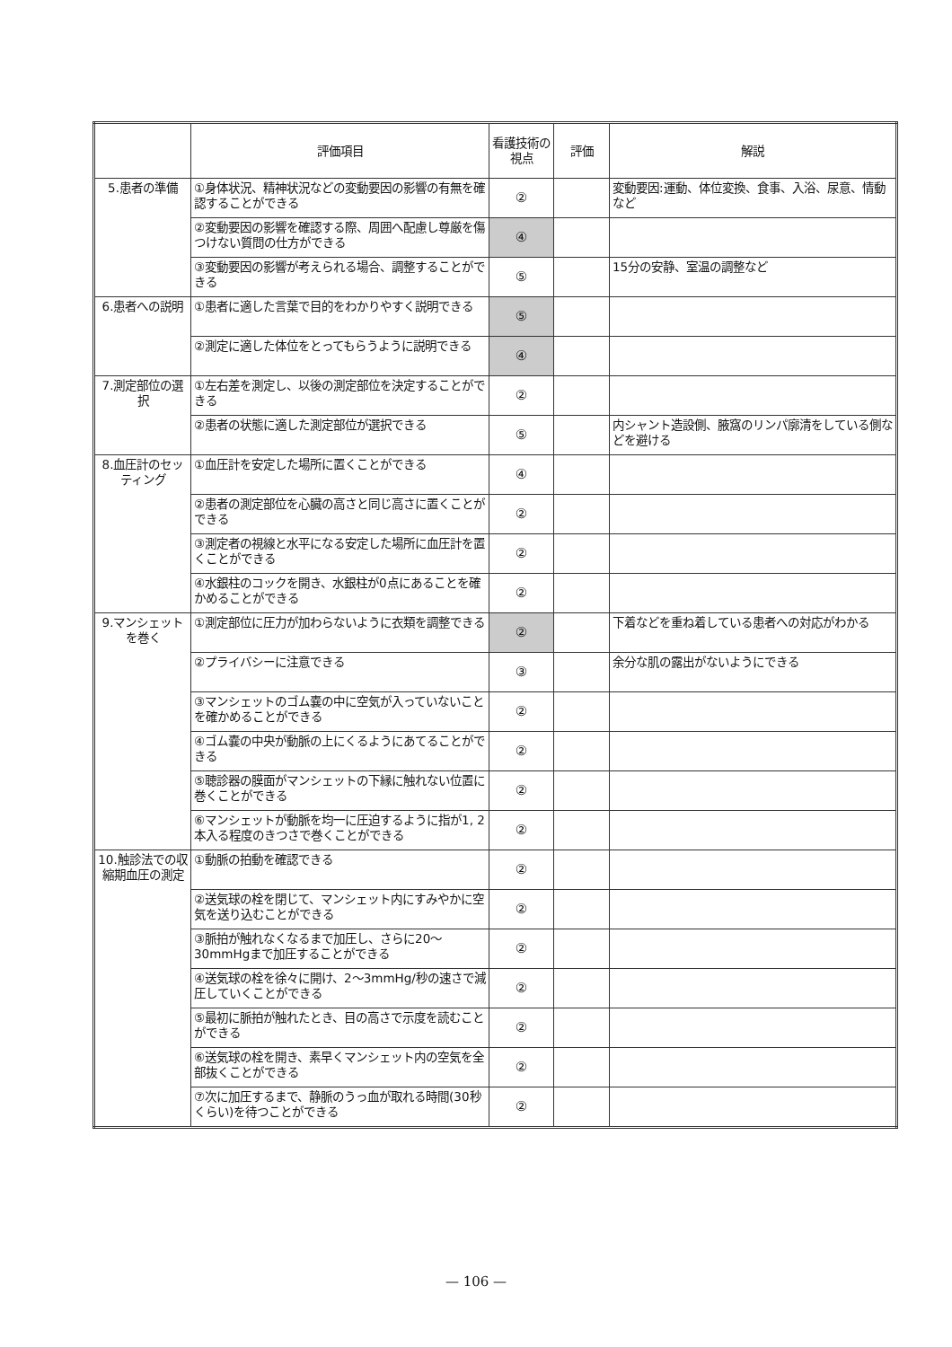| | 評価項目 | 看護技術の視点 | 評価 | 解説 |
| --- | --- | --- | --- | --- |
| 5.患者の準備 | ①身体状況、精神状況などの変動要因の影響の有無を確認することができる | ② | | 変動要因:運動、体位変換、食事、入浴、尿意、情動など |
| | ②変動要因の影響を確認する際、周囲へ配慮し尊厳を傷つけない質問の仕方ができる | ④ | | |
| | ③変動要因の影響が考えられる場合、調整することができる | ⑤ | | 15分の安静、室温の調整など |
| 6.患者への説明 | ①患者に適した言葉で目的をわかりやすく説明できる | ⑤ | | |
| | ②測定に適した体位をとってもらうように説明できる | ④ | | |
| 7.測定部位の選択 | ①左右差を測定し、以後の測定部位を決定することができる | ② | | |
| | ②患者の状態に適した測定部位が選択できる | ⑤ | | 内シャント造設側、腋窩のリンパ廓清をしている側などを避ける |
| 8.血圧計のセッティング | ①血圧計を安定した場所に置くことができる | ④ | | |
| | ②患者の測定部位を心臓の高さと同じ高さに置くことができる | ② | | |
| | ③測定者の視線と水平になる安定した場所に血圧計を置くことができる | ② | | |
| | ④水銀柱のコックを開き、水銀柱が0点にあることを確かめることができる | ② | | |
| 9.マンシェットを巻く | ①測定部位に圧力が加わらないように衣類を調整できる | ② | | 下着などを重ね着している患者への対応がわかる |
| | ②プライバシーに注意できる | ③ | | 余分な肌の露出がないようにできる |
| | ③マンシェットのゴム嚢の中に空気が入っていないことを確かめることができる | ② | | |
| | ④ゴム嚢の中央が動脈の上にくるようにあてることができる | ② | | |
| | ⑤聴診器の膜面がマンシェットの下縁に触れない位置に巻くことができる | ② | | |
| | ⑥マンシェットが動脈を均一に圧迫するように指が1, 2本入る程度のきつさで巻くことができる | ② | | |
| 10.触診法での収縮期血圧の測定 | ①動脈の拍動を確認できる | ② | | |
| | ②送気球の栓を閉じて、マンシェット内にすみやかに空気を送り込むことができる | ② | | |
| | ③脈拍が触れなくなるまで加圧し、さらに20～30mmHgまで加圧することができる | ② | | |
| | ④送気球の栓を徐々に開け、2～3mmHg/秒の速さで減圧していくことができる | ② | | |
| | ⑤最初に脈拍が触れたとき、目の高さで示度を読むことができる | ② | | |
| | ⑥送気球の栓を開き、素早くマンシェット内の空気を全部抜くことができる | ② | | |
| | ⑦次に加圧するまで、静脈のうっ血が取れる時間(30秒くらい)を待つことができる | ② | | |
— 106 —